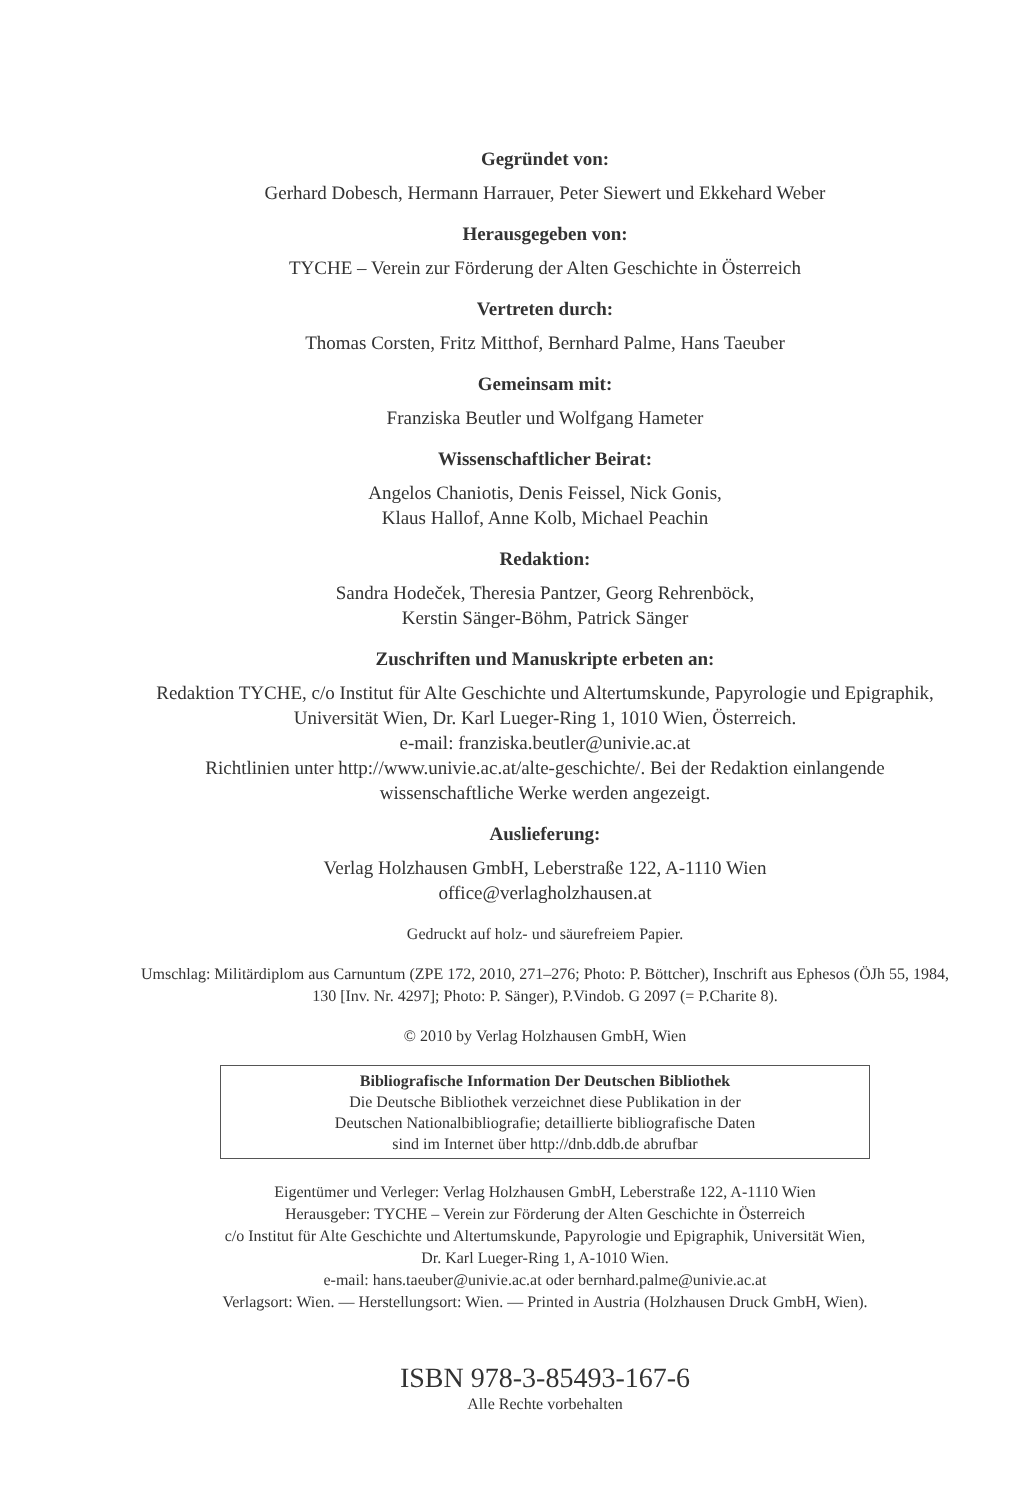Gegründet von:
Gerhard Dobesch, Hermann Harrauer, Peter Siewert und Ekkehard Weber
Herausgegeben von:
TYCHE – Verein zur Förderung der Alten Geschichte in Österreich
Vertreten durch:
Thomas Corsten, Fritz Mitthof, Bernhard Palme, Hans Taeuber
Gemeinsam mit:
Franziska Beutler und Wolfgang Hameter
Wissenschaftlicher Beirat:
Angelos Chaniotis, Denis Feissel, Nick Gonis,
Klaus Hallof, Anne Kolb, Michael Peachin
Redaktion:
Sandra Hodeček, Theresia Pantzer, Georg Rehrenböck,
Kerstin Sänger-Böhm, Patrick Sänger
Zuschriften und Manuskripte erbeten an:
Redaktion TYCHE, c/o Institut für Alte Geschichte und Altertumskunde, Papyrologie und Epigraphik, Universität Wien, Dr. Karl Lueger-Ring 1, 1010 Wien, Österreich.
e-mail: franziska.beutler@univie.ac.at
Richtlinien unter http://www.univie.ac.at/alte-geschichte/. Bei der Redaktion einlangende wissenschaftliche Werke werden angezeigt.
Auslieferung:
Verlag Holzhausen GmbH, Leberstraße 122, A-1110 Wien
office@verlagholzhausen.at
Gedruckt auf holz- und säurefreiem Papier.
Umschlag: Militärdiplom aus Carnuntum (ZPE 172, 2010, 271–276; Photo: P. Böttcher), Inschrift aus Ephesos (ÖJh 55, 1984, 130 [Inv. Nr. 4297]; Photo: P. Sänger), P.Vindob. G 2097 (= P.Charite 8).
© 2010 by Verlag Holzhausen GmbH, Wien
Bibliografische Information Der Deutschen Bibliothek
Die Deutsche Bibliothek verzeichnet diese Publikation in der
Deutschen Nationalbibliografie; detaillierte bibliografische Daten
sind im Internet über http://dnb.ddb.de abrufbar
Eigentümer und Verleger: Verlag Holzhausen GmbH, Leberstraße 122, A-1110 Wien
Herausgeber: TYCHE – Verein zur Förderung der Alten Geschichte in Österreich
c/o Institut für Alte Geschichte und Altertumskunde, Papyrologie und Epigraphik, Universität Wien,
Dr. Karl Lueger-Ring 1, A-1010 Wien.
e-mail: hans.taeuber@univie.ac.at oder bernhard.palme@univie.ac.at
Verlagsort: Wien. — Herstellungsort: Wien. — Printed in Austria (Holzhausen Druck GmbH, Wien).
ISBN 978-3-85493-167-6
Alle Rechte vorbehalten